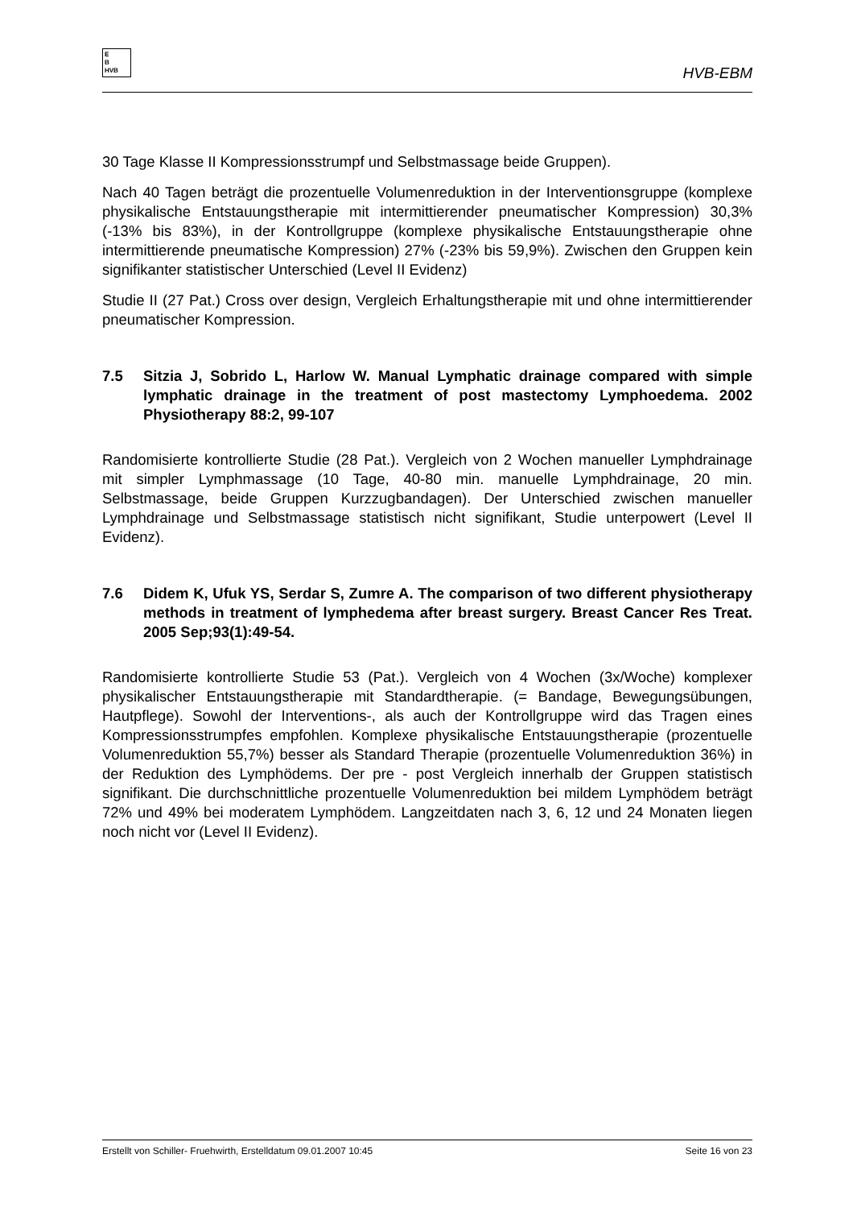E
B
HVB
HVB-EBM
30 Tage Klasse II Kompressionsstrumpf und Selbstmassage beide Gruppen).
Nach 40 Tagen beträgt die prozentuelle Volumenreduktion in der Interventionsgruppe (komplexe physikalische Entstauungstherapie mit intermittierender pneumatischer Kompression) 30,3% (-13% bis 83%), in der Kontrollgruppe (komplexe physikalische Entstauungstherapie ohne intermittierende pneumatische Kompression) 27% (-23% bis 59,9%). Zwischen den Gruppen kein signifikanter statistischer Unterschied (Level II Evidenz)
Studie II (27 Pat.) Cross over design, Vergleich Erhaltungstherapie mit und ohne intermittierender pneumatischer Kompression.
7.5 Sitzia J, Sobrido L, Harlow W. Manual Lymphatic drainage compared with simple lymphatic drainage in the treatment of post mastectomy Lymphoedema. 2002 Physiotherapy 88:2, 99-107
Randomisierte kontrollierte Studie (28 Pat.). Vergleich von 2 Wochen manueller Lymphdrainage mit simpler Lymphmassage (10 Tage, 40-80 min. manuelle Lymphdrainage, 20 min. Selbstmassage, beide Gruppen Kurzzugbandagen). Der Unterschied zwischen manueller Lymphdrainage und Selbstmassage statistisch nicht signifikant, Studie unterpowert (Level II Evidenz).
7.6 Didem K, Ufuk YS, Serdar S, Zumre A. The comparison of two different physiotherapy methods in treatment of lymphedema after breast surgery. Breast Cancer Res Treat. 2005 Sep;93(1):49-54.
Randomisierte kontrollierte Studie 53 (Pat.). Vergleich von 4 Wochen (3x/Woche) komplexer physikalischer Entstauungstherapie mit Standardtherapie. (= Bandage, Bewegungsübungen, Hautpflege). Sowohl der Interventions-, als auch der Kontrollgruppe wird das Tragen eines Kompressionsstrumpfes empfohlen. Komplexe physikalische Entstauungstherapie (prozentuelle Volumenreduktion 55,7%) besser als Standard Therapie (prozentuelle Volumenreduktion 36%) in der Reduktion des Lymphödems. Der pre - post Vergleich innerhalb der Gruppen statistisch signifikant. Die durchschnittliche prozentuelle Volumenreduktion bei mildem Lymphödem beträgt 72% und 49% bei moderatem Lymphödem. Langzeitdaten nach 3, 6, 12 und 24 Monaten liegen noch nicht vor (Level II Evidenz).
Erstellt von Schiller- Fruehwirth, Erstelldatum 09.01.2007 10:45 Seite 16 von 23